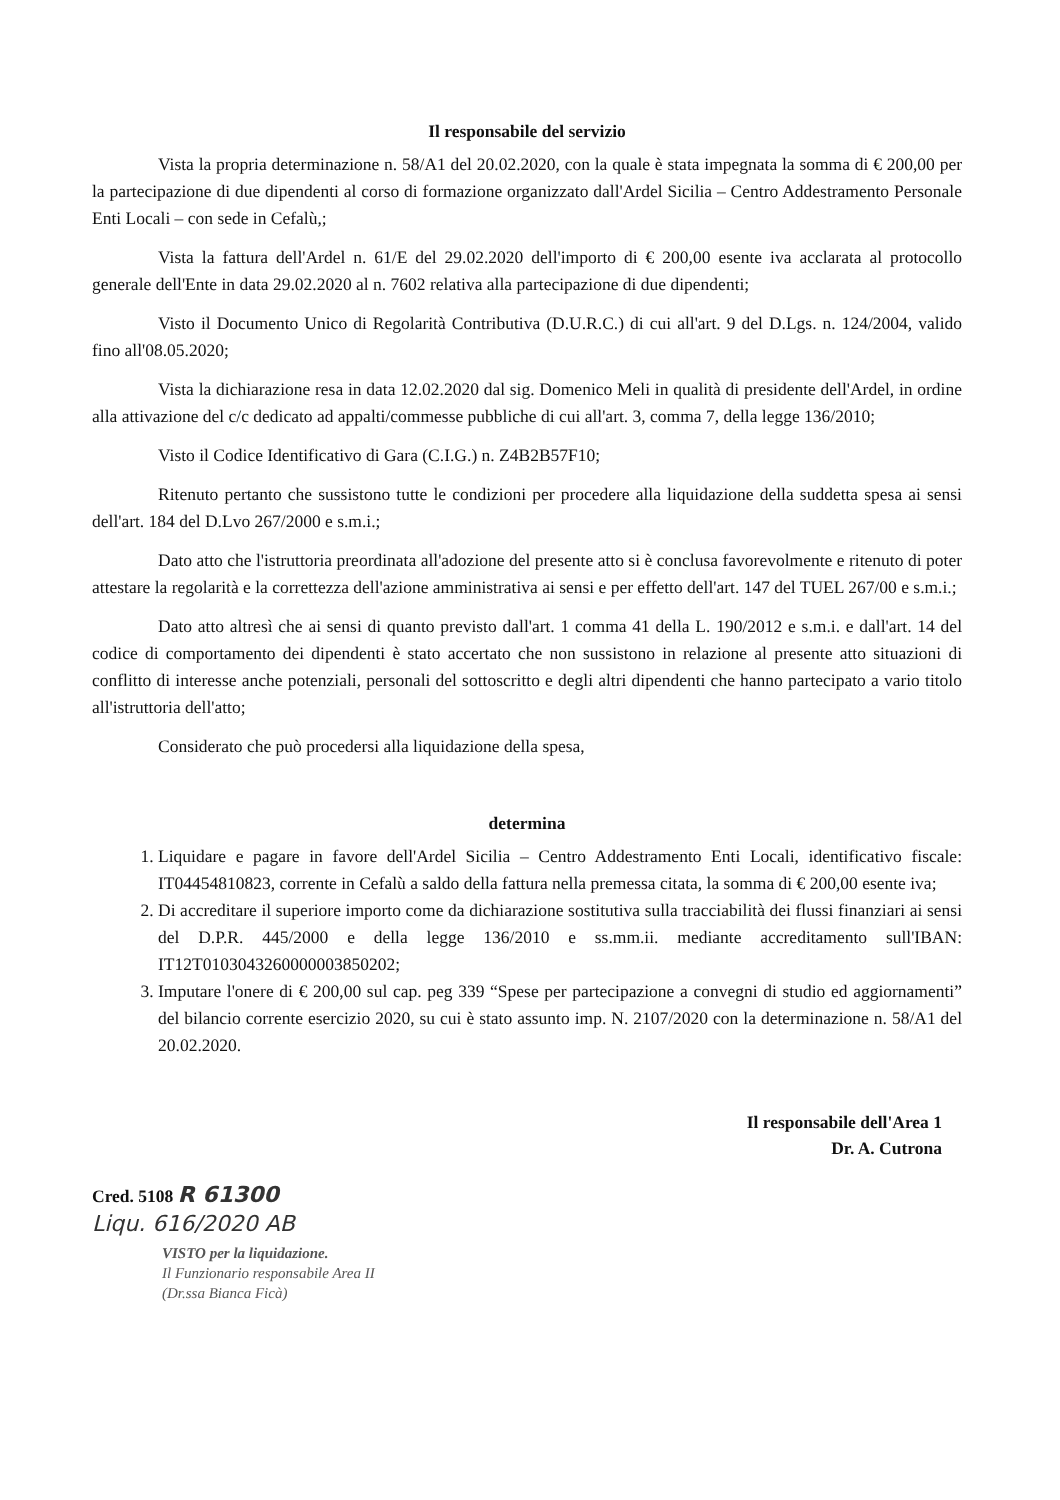Il responsabile del servizio
Vista la propria determinazione n. 58/A1 del 20.02.2020, con la quale è stata impegnata la somma di € 200,00 per la partecipazione di due dipendenti al corso di formazione organizzato dall'Ardel Sicilia – Centro Addestramento Personale Enti Locali – con sede in Cefalù,;
Vista la fattura dell'Ardel n. 61/E del 29.02.2020 dell'importo di € 200,00 esente iva acclarata al protocollo generale dell'Ente in data 29.02.2020 al n. 7602 relativa alla partecipazione di due dipendenti;
Visto il Documento Unico di Regolarità Contributiva (D.U.R.C.) di cui all'art. 9 del D.Lgs. n. 124/2004, valido fino all'08.05.2020;
Vista la dichiarazione resa in data 12.02.2020 dal sig. Domenico Meli in qualità di presidente dell'Ardel, in ordine alla attivazione del c/c dedicato ad appalti/commesse pubbliche di cui all'art. 3, comma 7, della legge 136/2010;
Visto il Codice Identificativo di Gara (C.I.G.) n. Z4B2B57F10;
Ritenuto pertanto che sussistono tutte le condizioni per procedere alla liquidazione della suddetta spesa ai sensi dell'art. 184 del D.Lvo 267/2000 e s.m.i.;
Dato atto che l'istruttoria preordinata all'adozione del presente atto si è conclusa favorevolmente e ritenuto di poter attestare la regolarità e la correttezza dell'azione amministrativa ai sensi e per effetto dell'art. 147 del TUEL 267/00 e s.m.i.;
Dato atto altresì che ai sensi di quanto previsto dall'art. 1 comma 41 della L. 190/2012 e s.m.i. e dall'art. 14 del codice di comportamento dei dipendenti è stato accertato che non sussistono in relazione al presente atto situazioni di conflitto di interesse anche potenziali, personali del sottoscritto e degli altri dipendenti che hanno partecipato a vario titolo all'istruttoria dell'atto;
Considerato che può procedersi alla liquidazione della spesa,
determina
1. Liquidare e pagare in favore dell'Ardel Sicilia – Centro Addestramento Enti Locali, identificativo fiscale: IT04454810823, corrente in Cefalù a saldo della fattura nella premessa citata, la somma di € 200,00 esente iva;
2. Di accreditare il superiore importo come da dichiarazione sostitutiva sulla tracciabilità dei flussi finanziari ai sensi del D.P.R. 445/2000 e della legge 136/2010 e ss.mm.ii. mediante accreditamento sull'IBAN: IT12T0103043260000003850202;
3. Imputare l'onere di € 200,00 sul cap. peg 339 “Spese per partecipazione a convegni di studio ed aggiornamenti” del bilancio corrente esercizio 2020, su cui è stato assunto imp. N. 2107/2020 con la determinazione n. 58/A1 del 20.02.2020.
Il responsabile dell'Area 1
Dr. A. Cutrona
Cred. 5108 R 61300
Liqu. 616/2020 AB
VISTO per la liquidazione.
Il Funzionario responsabile Area II
(Dr.ssa Bianca Ficà)